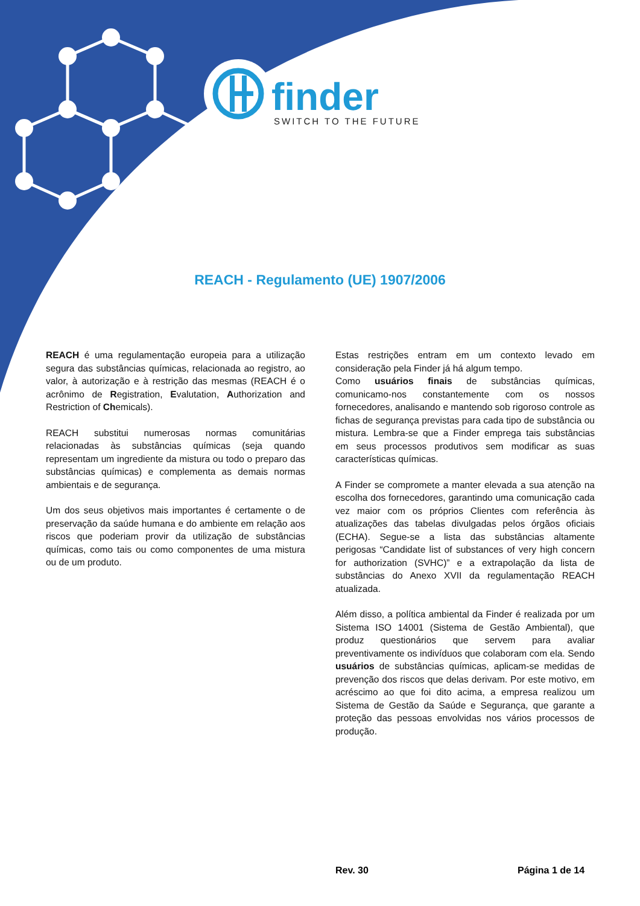finder
SWITCH TO THE FUTURE
REACH - Regulamento (UE) 1907/2006
REACH é uma regulamentação europeia para a utilização segura das substâncias químicas, relacionada ao registro, ao valor, à autorização e à restrição das mesmas (REACH é o acrônimo de Registration, Evalutation, Authorization and Restriction of Chemicals).
REACH substitui numerosas normas comunitárias relacionadas às substâncias químicas (seja quando representam um ingrediente da mistura ou todo o preparo das substâncias químicas) e complementa as demais normas ambientais e de segurança.
Um dos seus objetivos mais importantes é certamente o de preservação da saúde humana e do ambiente em relação aos riscos que poderiam provir da utilização de substâncias químicas, como tais ou como componentes de uma mistura ou de um produto.
Estas restrições entram em um contexto levado em consideração pela Finder já há algum tempo.
Como usuários finais de substâncias químicas, comunicamo-nos constantemente com os nossos fornecedores, analisando e mantendo sob rigoroso controle as fichas de segurança previstas para cada tipo de substância ou mistura. Lembra-se que a Finder emprega tais substâncias em seus processos produtivos sem modificar as suas características químicas.
A Finder se compromete a manter elevada a sua atenção na escolha dos fornecedores, garantindo uma comunicação cada vez maior com os próprios Clientes com referência às atualizações das tabelas divulgadas pelos órgãos oficiais (ECHA). Segue-se a lista das substâncias altamente perigosas “Candidate list of substances of very high concern for authorization (SVHC)” e a extrapolação da lista de substâncias do Anexo XVII da regulamentação REACH atualizada.
Além disso, a política ambiental da Finder é realizada por um Sistema ISO 14001 (Sistema de Gestão Ambiental), que produz questionários que servem para avaliar preventivamente os indivíduos que colaboram com ela. Sendo usuários de substâncias químicas, aplicam-se medidas de prevenção dos riscos que delas derivam. Por este motivo, em acréscimo ao que foi dito acima, a empresa realizou um Sistema de Gestão da Saúde e Segurança, que garante a proteção das pessoas envolvidas nos vários processos de produção.
Rev. 30 Página 1 de 14